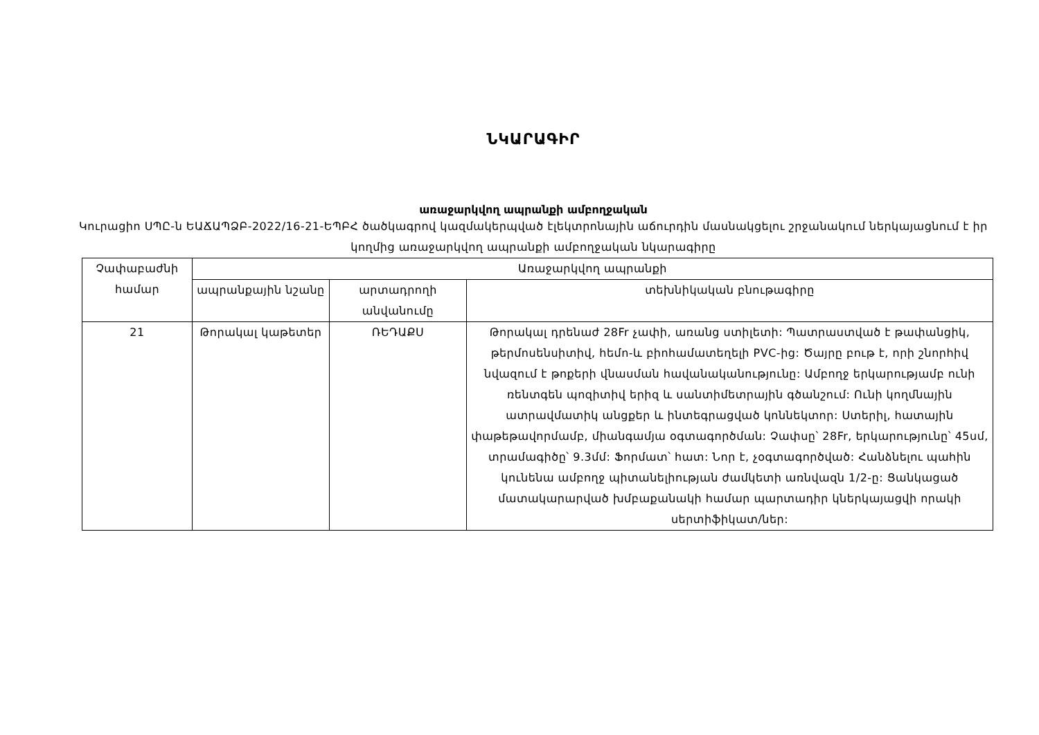ՆԿԱՐԱԳԻՐ
առաջարկվող ապրանքի ամբողջական
Կուրացիո ՍՊԸ-ն ԵԱՃԱՊՁԲ-2022/16-21-ԵՊԲՀ ծածկագրով կազմակերպված էլեկտրոնային աճուրդին մասնակցելու շրջանակում ներկայացնում է իր կողմից առաջարկվող ապրանքի ամբողջական նկարագիրը
| Չափաբաժնի համար | Առաջարկվող ապրանքի | | |
| --- | --- | --- | --- |
| | ապրանքային նշանը | արտադրողի անվանումը | տեխնիկական բնութագիրը |
| 21 | Թորակալ կաթետեր | ՌԵԴԱՔՍ | Թորակալ դրենաժ 28Fr չափի, առանց ստիլետի: Պատրաստված է թափանցիկ, թերմոսենսիտիվ, հեմո-և բիոհամատեղելի PVC-ից: Ծայրը բութ է, որի շնորհիվ նվազում է թոքերի վնասման հավանականությունը: Ամբողջ երկարությամբ ունի ռենտգեն պոզիտիվ երիզ և սանտիմետրային գծանշում: Ունի կողմնային ատրավմատիկ անցքեր և ինտեգրացված կոննեկտոր: Ստերիլ, հատային փաթեթավորմամբ, միանգամյա օգտագործման: Չափսը՝ 28Fr, երկարությունը՝ 45սմ, տրամագիծը՝ 9.3մմ: Ֆորմատ՝ հատ: Նոր է, չօգտագործված: Հանձնելու պահին կունենա ամբողջ պիտանելիության ժամկետի առնվազն 1/2-ը: Ցանկացած մատակարարված խմբաքանակի համար պարտադիր կներկայացվի որակի սերտիֆիկատ/ներ: |